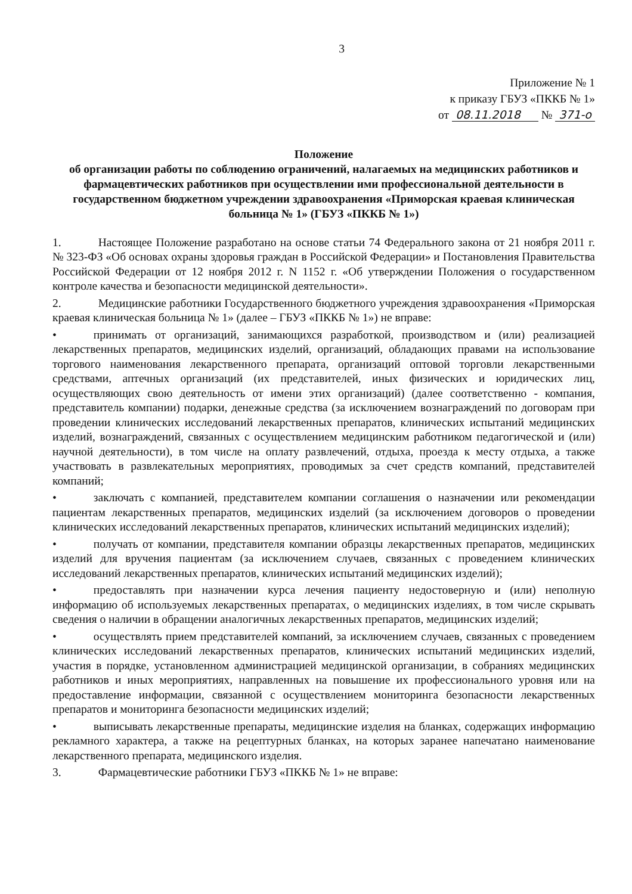3
Приложение № 1
к приказу ГБУЗ «ПККБ № 1»
от 08.11.2018 № 371-о
Положение
об организации работы по соблюдению ограничений, налагаемых на медицинских работников и фармацевтических работников при осуществлении ими профессиональной деятельности в государственном бюджетном учреждении здравоохранения «Приморская краевая клиническая больница № 1» (ГБУЗ «ПККБ № 1»)
1. Настоящее Положение разработано на основе статьи 74 Федерального закона от 21 ноября 2011 г. № 323-ФЗ «Об основах охраны здоровья граждан в Российской Федерации» и Постановления Правительства Российской Федерации от 12 ноября 2012 г. N 1152 г. «Об утверждении Положения о государственном контроле качества и безопасности медицинской деятельности».
2. Медицинские работники Государственного бюджетного учреждения здравоохранения «Приморская краевая клиническая больница № 1» (далее – ГБУЗ «ПККБ № 1») не вправе:
• принимать от организаций, занимающихся разработкой, производством и (или) реализацией лекарственных препаратов, медицинских изделий, организаций, обладающих правами на использование торгового наименования лекарственного препарата, организаций оптовой торговли лекарственными средствами, аптечных организаций (их представителей, иных физических и юридических лиц, осуществляющих свою деятельность от имени этих организаций) (далее соответственно - компания, представитель компании) подарки, денежные средства (за исключением вознаграждений по договорам при проведении клинических исследований лекарственных препаратов, клинических испытаний медицинских изделий, вознаграждений, связанных с осуществлением медицинским работником педагогической и (или) научной деятельности), в том числе на оплату развлечений, отдыха, проезда к месту отдыха, а также участвовать в развлекательных мероприятиях, проводимых за счет средств компаний, представителей компаний;
• заключать с компанией, представителем компании соглашения о назначении или рекомендации пациентам лекарственных препаратов, медицинских изделий (за исключением договоров о проведении клинических исследований лекарственных препаратов, клинических испытаний медицинских изделий);
• получать от компании, представителя компании образцы лекарственных препаратов, медицинских изделий для вручения пациентам (за исключением случаев, связанных с проведением клинических исследований лекарственных препаратов, клинических испытаний медицинских изделий);
• предоставлять при назначении курса лечения пациенту недостоверную и (или) неполную информацию об используемых лекарственных препаратах, о медицинских изделиях, в том числе скрывать сведения о наличии в обращении аналогичных лекарственных препаратов, медицинских изделий;
• осуществлять прием представителей компаний, за исключением случаев, связанных с проведением клинических исследований лекарственных препаратов, клинических испытаний медицинских изделий, участия в порядке, установленном администрацией медицинской организации, в собраниях медицинских работников и иных мероприятиях, направленных на повышение их профессионального уровня или на предоставление информации, связанной с осуществлением мониторинга безопасности лекарственных препаратов и мониторинга безопасности медицинских изделий;
• выписывать лекарственные препараты, медицинские изделия на бланках, содержащих информацию рекламного характера, а также на рецептурных бланках, на которых заранее напечатано наименование лекарственного препарата, медицинского изделия.
3. Фармацевтические работники ГБУЗ «ПККБ № 1» не вправе: